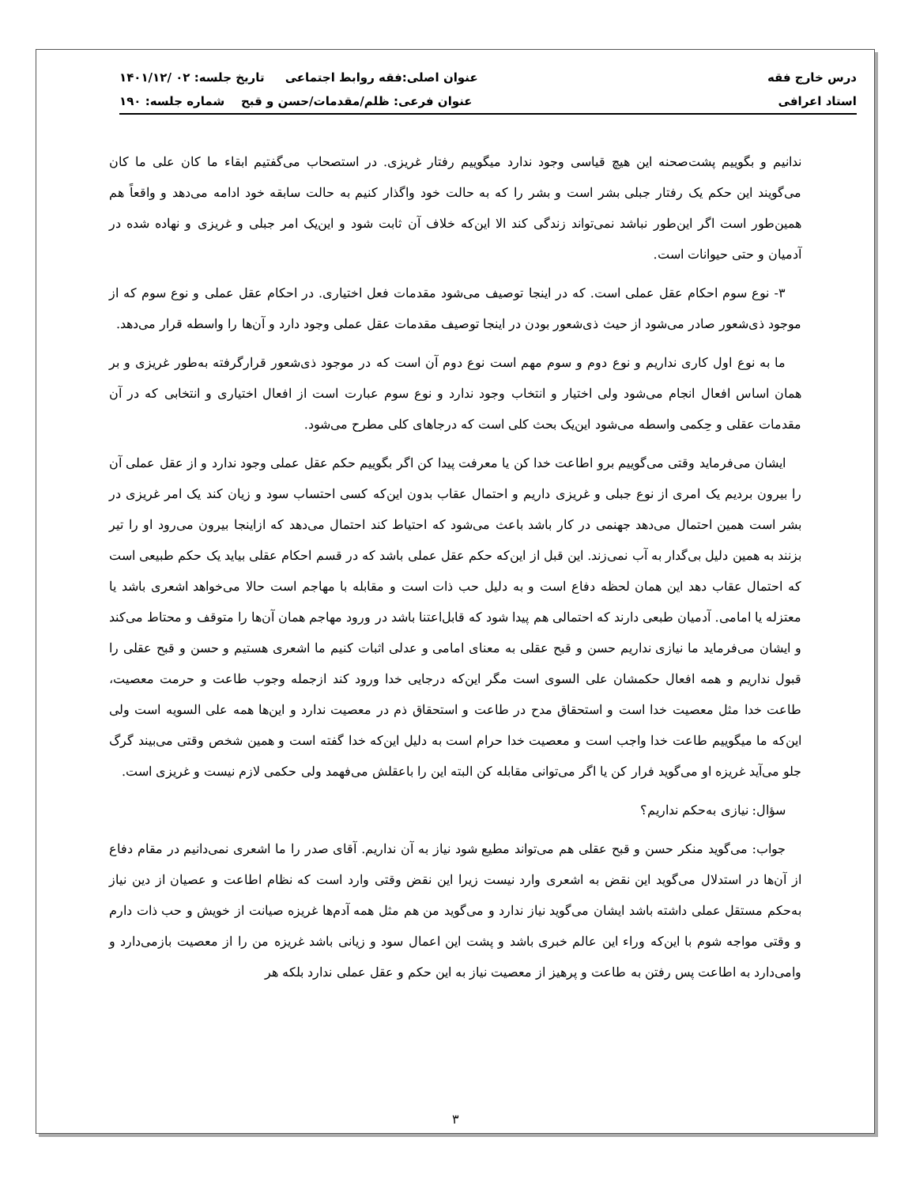درس خارج فقه عنوان اصلی:فقه روابط اجتماعی تاریخ جلسه: ۰۲ /۱۴۰۱/۱۲
استاد اعرافی عنوان فرعی: ظلم/مقدمات/حسن و قبح شماره جلسه: ۱۹۰
ندانیم و بگوییم پشت‌صحنه این هیچ قیاسی وجود ندارد میگوییم رفتار غریزی. در استصحاب می‌گفتیم ابقاء ما کان علی ما کان می‌گویند این حکم یک رفتار جبلی بشر است و بشر را که به حالت خود واگذار کنیم به حالت سابقه خود ادامه می‌دهد و واقعاً هم همین‌طور است اگر این‌طور نباشد نمی‌تواند زندگی کند الا این‌که خلاف آن ثابت شود و این‌یک امر جبلی و غریزی و نهاده شده در آدمیان و حتی حیوانات است.
۳- نوع سوم احکام عقل عملی است. که در اینجا توصیف می‌شود مقدمات فعل اختیاری. در احکام عقل عملی و نوع سوم که از موجود ذی‌شعور صادر می‌شود از حیث ذی‌شعور بودن در اینجا توصیف مقدمات عقل عملی وجود دارد و آن‌ها را واسطه قرار می‌دهد.
ما به نوع اول کاری نداریم و نوع دوم و سوم مهم است نوع دوم آن است که در موجود ذی‌شعور قرارگرفته به‌طور غریزی و بر همان اساس افعال انجام می‌شود ولی اختیار و انتخاب وجود ندارد و نوع سوم عبارت است از افعال اختیاری و انتخابی که در آن مقدمات عقلی و حِکمی واسطه می‌شود این‌یک بحث کلی است که درجاهای کلی مطرح می‌شود.
ایشان می‌فرماید وقتی می‌گوییم برو اطاعت خدا کن یا معرفت پیدا کن اگر بگوییم حکم عقل عملی وجود ندارد و از عقل عملی آن را بیرون بردیم یک امری از نوع جبلی و غریزی داریم و احتمال عقاب بدون این‌که کسی احتساب سود و زیان کند یک امر غریزی در بشر است همین احتمال می‌دهد جهنمی در کار باشد باعث می‌شود که احتیاط کند احتمال می‌دهد که ازاینجا بیرون می‌رود او را تیر بزنند به همین دلیل بی‌گدار به آب نمی‌زند. این قبل از این‌که حکم عقل عملی باشد که در قسم احکام عقلی بیاید یک حکم طبیعی است که احتمال عقاب دهد این همان لحظه دفاع است و به دلیل حب ذات است و مقابله با مهاجم است حالا می‌خواهد اشعری باشد یا معتزله یا امامی. آدمیان طبعی دارند که احتمالی هم پیدا شود که قابل‌اعتنا باشد در ورود مهاجم همان آن‌ها را متوقف و محتاط می‌کند و ایشان می‌فرماید ما نیازی نداریم حسن و قبح عقلی به معنای امامی و عدلی اثبات کنیم ما اشعری هستیم و حسن و قبح عقلی را قبول نداریم و همه افعال حکمشان علی السوی است مگر این‌که درجایی خدا ورود کند ازجمله وجوب طاعت و حرمت معصیت، طاعت خدا مثل معصیت خدا است و استحقاق مدح در طاعت و استحقاق ذم در معصیت ندارد و این‌ها همه علی السویه است ولی این‌که ما میگوییم طاعت خدا واجب است و معصیت خدا حرام است به دلیل این‌که خدا گفته است و همین شخص وقتی می‌بیند گرگ جلو می‌آید غریزه او می‌گوید فرار کن یا اگر می‌توانی مقابله کن البته این را باعقلش می‌فهمد ولی حکمی لازم نیست و غریزی است.
سؤال: نیازی به‌حکم نداریم؟
جواب: می‌گوید منکر حسن و قبح عقلی هم می‌تواند مطیع شود نیاز به آن نداریم. آقای صدر را ما اشعری نمی‌دانیم در مقام دفاع از آن‌ها در استدلال می‌گوید این نقض به اشعری وارد نیست زیرا این نقض وقتی وارد است که نظام اطاعت و عصیان از دین نیاز به‌حکم مستقل عملی داشته باشد ایشان می‌گوید نیاز ندارد و می‌گوید من هم مثل همه آدم‌ها غریزه صیانت از خویش و حب ذات دارم و وقتی مواجه شوم با این‌که وراء این عالم خبری باشد و پشت این اعمال سود و زیانی باشد غریزه من را از معصیت بازمی‌دارد و وامی‌دارد به اطاعت پس رفتن به طاعت و پرهیز از معصیت نیاز به این حکم و عقل عملی ندارد بلکه هر
۳